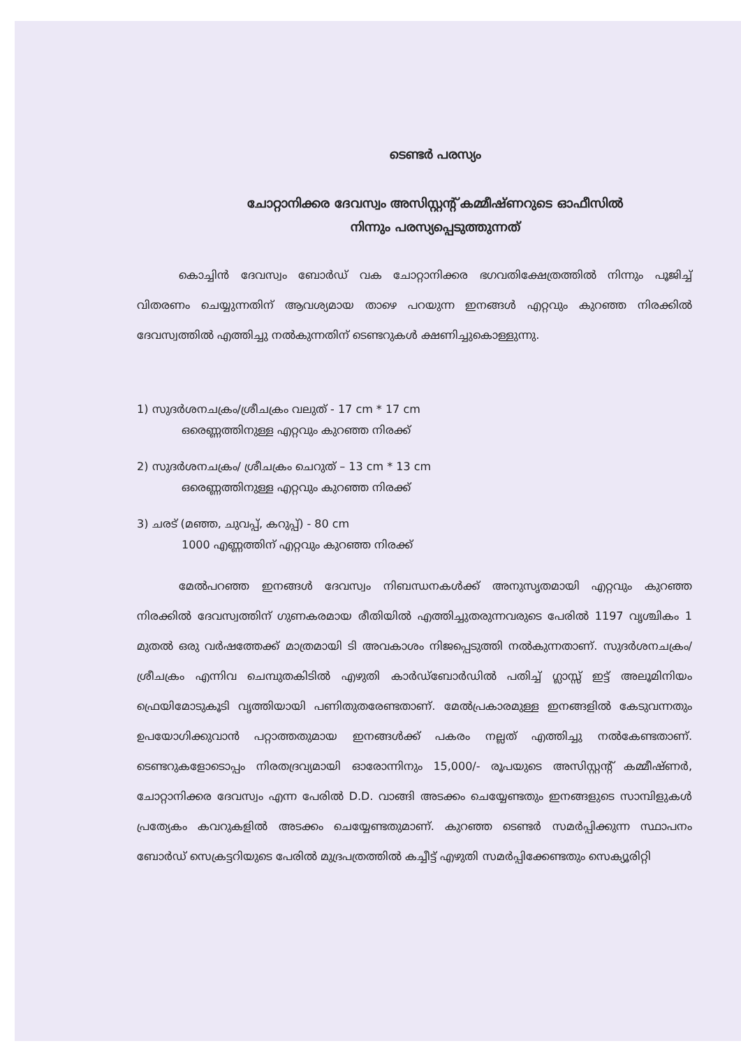ടെണ്ടർ പരസ്യം
ചോറ്റാനിക്കര ദേവസ്വം അസിസ്റ്റന്റ് കമ്മീഷ്ണറുടെ ഓഫീസിൽ
നിന്നും പരസ്യപ്പെടുത്തുന്നത്
കൊച്ചിൻ ദേവസ്വം ബോർഡ് വക ചോറ്റാനിക്കര ഭഗവതിക്ഷേത്രത്തിൽ നിന്നും പൂജിച്ച് വിതരണം ചെയ്യുന്നതിന് ആവശ്യമായ താഴെ പറയുന്ന ഇനങ്ങൾ എറ്റവും കുറഞ്ഞ നിരക്കിൽ ദേവസ്വത്തിൽ എത്തിച്ചു നൽകുന്നതിന് ടെണ്ടറുകൾ ക്ഷണിച്ചുകൊള്ളുന്നു.
1) സുദർശനചക്രം/ശ്രീചക്രം വലുത് - 17 cm * 17 cm
ഒരെണ്ണത്തിനുള്ള എറ്റവും കുറഞ്ഞ നിരക്ക്
2) സുദർശനചക്രം/ ശ്രീചക്രം ചെറുത് – 13 cm * 13 cm
ഒരെണ്ണത്തിനുള്ള എറ്റവും കുറഞ്ഞ നിരക്ക്
3) ചരട് (മഞ്ഞ, ചുവപ്പ്, കറുപ്പ്) - 80 cm
1000 എണ്ണത്തിന് എറ്റവും കുറഞ്ഞ നിരക്ക്
മേൽപറഞ്ഞ ഇനങ്ങൾ ദേവസ്വം നിബന്ധനകൾക്ക് അനുസൃതമായി എറ്റവും കുറഞ്ഞ നിരക്കിൽ ദേവസ്വത്തിന് ഗുണകരമായ രീതിയിൽ എത്തിച്ചുതരുന്നവരുടെ പേരിൽ 1197 വൃശ്ചികം 1 മുതൽ ഒരു വർഷത്തേക്ക് മാത്രമായി ടി അവകാശം നിജപ്പെടുത്തി നൽകുന്നതാണ്. സുദർശനചക്രം/ശ്രീചക്രം എന്നിവ ചെമ്പുതകിടിൽ എഴുതി കാർഡ്ബോർഡിൽ പതിച്ച് ഗ്ലാസ്സ് ഇട്ട് അലൂമിനിയം ഫ്രെയിമോടുകൂടി വൃത്തിയായി പണിതുതരേണ്ടതാണ്. മേൽപ്രകാരമുള്ള ഇനങ്ങളിൽ കേടുവന്നതും ഉപയോഗിക്കുവാൻ പറ്റാത്തതുമായ ഇനങ്ങൾക്ക് പകരം നല്ലത് എത്തിച്ചു നൽകേണ്ടതാണ്. ടെണ്ടറുകളോടൊപ്പം നിരതദ്രവ്യമായി ഓരോന്നിനും 15,000/- രൂപയുടെ അസിസ്റ്റന്റ് കമ്മീഷ്ണർ, ചോറ്റാനിക്കര ദേവസ്വം എന്ന പേരിൽ D.D. വാങ്ങി അടക്കം ചെയ്യേണ്ടതും ഇനങ്ങളുടെ സാമ്പിളുകൾ പ്രത്യേകം കവറുകളിൽ അടക്കം ചെയ്യേണ്ടതുമാണ്. കുറഞ്ഞ ടെണ്ടർ സമർപ്പിക്കുന്ന സ്ഥാപനം ബോർഡ് സെക്രട്ടറിയുടെ പേരിൽ മുദ്രപത്രത്തിൽ കച്ചീട്ട് എഴുതി സമർപ്പിക്കേണ്ടതും സെക്യൂരിറ്റി